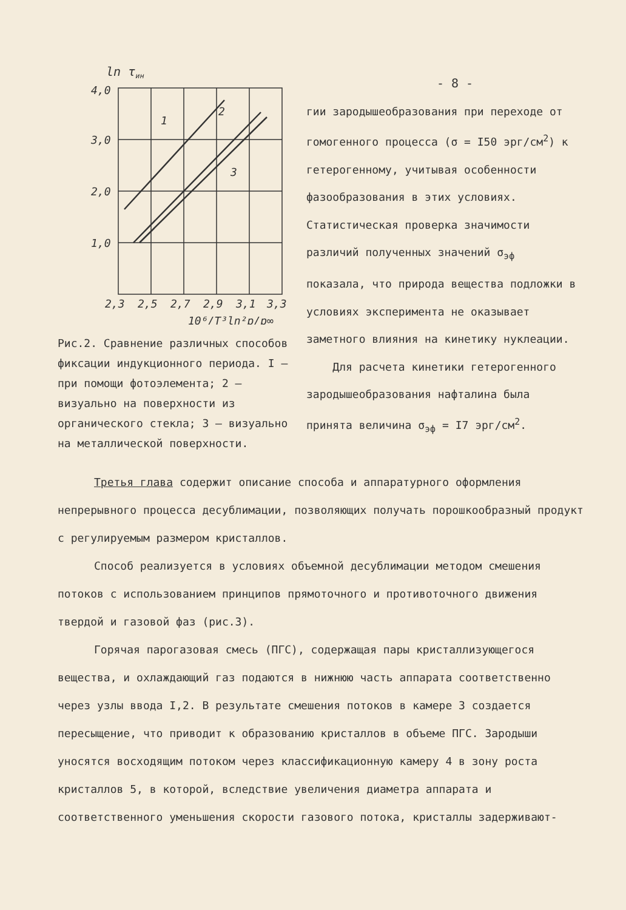ln τин
4,0
3,0
2,0
1,0
2,3
2,5
2,7
2,9
3,1
3,3
1
2
3
10⁶/T³ln²p/p∞
Рис.2. Сравнение различных способов фиксации индукционного периода. I – при помощи фотоэлемента; 2 – визуально на поверхности из органического стекла; 3 – визуально на металлической поверхности.
- 8 -
гии зародышеобразования при переходе от гомогенного процесса (σ = I50 эрг/см<sup>2</sup>) к гетерогенному, учитывая особенности фазообразования в этих условиях. Статистическая проверка значимости различий полученных значений σ<sub>эф</sub> показала, что природа вещества подложки в условиях эксперимента не оказывает заметного влияния на кинетику нуклеации.
Для расчета кинетики гетерогенного зародышеобразования нафталина была принята величина σ<sub>эф</sub> = I7 эрг/см<sup>2</sup>.
Третья глава содержит описание способа и аппаратурного оформления непрерывного процесса десублимации, позволяющих получать порошкообразный продукт с регулируемым размером кристаллов.
Способ реализуется в условиях объемной десублимации методом смешения потоков с использованием принципов прямоточного и противоточного движения твердой и газовой фаз (рис.3).
Горячая парогазовая смесь (ПГС), содержащая пары кристаллизующегося вещества, и охлаждающий газ подаются в нижнюю часть аппарата соответственно через узлы ввода I,2. В результате смешения потоков в камере 3 создается пересыщение, что приводит к образованию кристаллов в объеме ПГС. Зародыши уносятся восходящим потоком через классификационную камеру 4 в зону роста кристаллов 5, в которой, вследствие увеличения диаметра аппарата и соответственного уменьшения скорости газового потока, кристаллы задерживают-